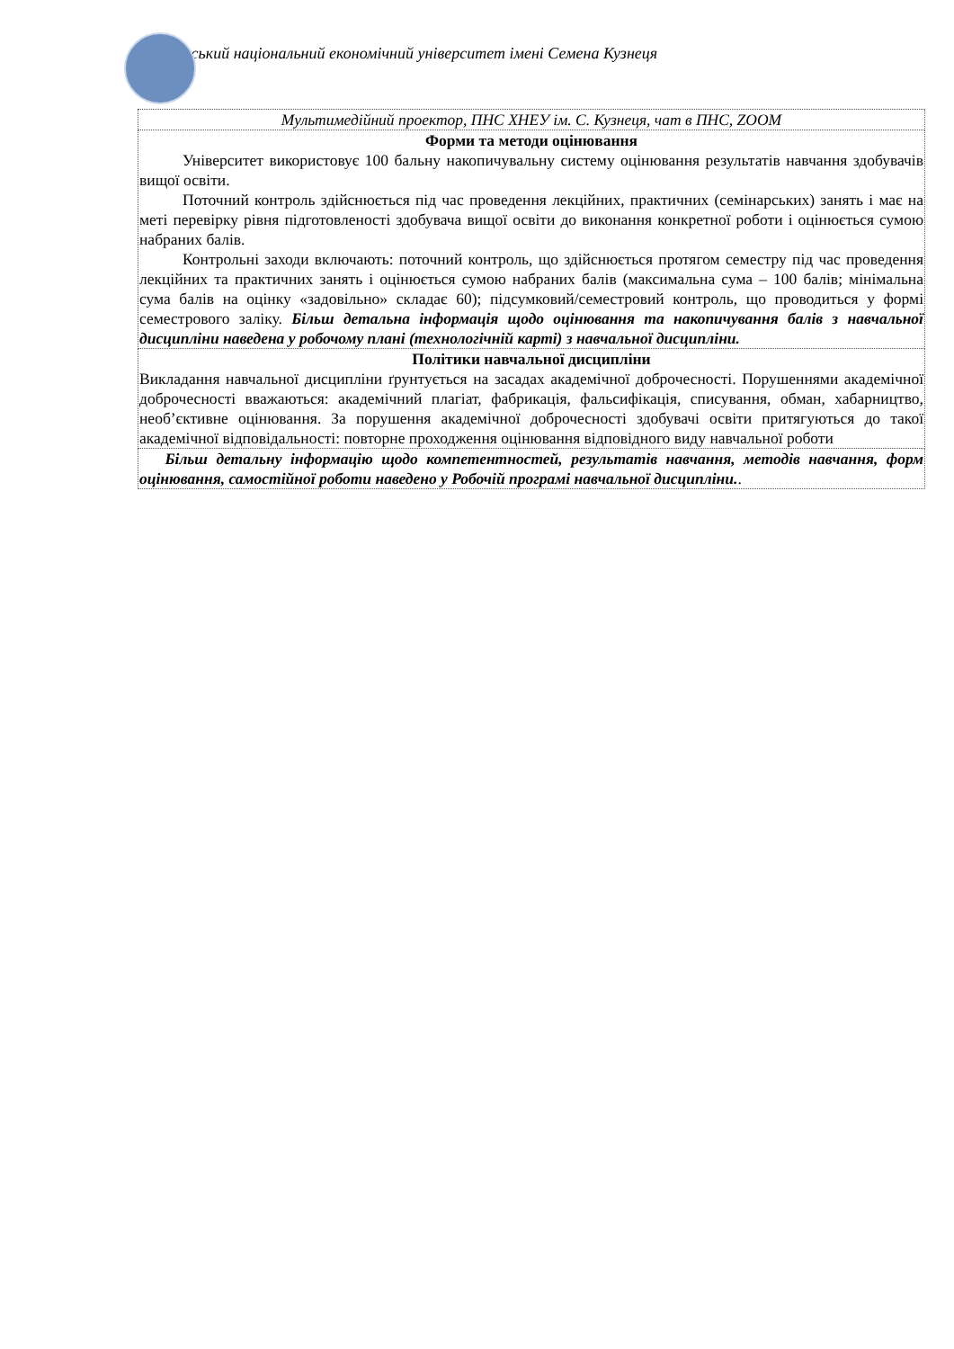вський національний економічний університет імені Семена Кузнеця
Мультимедійний проектор, ПНС ХНЕУ ім. С. Кузнеця, чат в ПНС, ZOOM
Форми та методи оцінювання
Університет використовує 100 бальну накопичувальну систему оцінювання результатів навчання здобувачів вищої освіти.
Поточний контроль здійснюється під час проведення лекційних, практичних (семінарських) занять і має на меті перевірку рівня підготовленості здобувача вищої освіти до виконання конкретної роботи і оцінюється сумою набраних балів.
Контрольні заходи включають: поточний контроль, що здійснюється протягом семестру під час проведення лекційних та практичних занять і оцінюється сумою набраних балів (максимальна сума – 100 балів; мінімальна сума балів на оцінку «задовільно» складає 60); підсумковий/семестровий контроль, що проводиться у формі семестрового заліку. Більш детальна інформація щодо оцінювання та накопичування балів з навчальної дисципліни наведена у робочому плані (технологічній карті) з навчальної дисципліни.
Політики навчальної дисципліни
Викладання навчальної дисципліни ґрунтується на засадах академічної доброчесності. Порушеннями академічної доброчесності вважаються: академічний плагіат, фабрикація, фальсифікація, списування, обман, хабарництво, необ’єктивне оцінювання. За порушення академічної доброчесності здобувачі освіти притягуються до такої академічної відповідальності: повторне проходження оцінювання відповідного виду навчальної роботи
Більш детальну інформацію щодо компетентностей, результатів навчання, методів навчання, форм оцінювання, самостійної роботи наведено у Робочій програмі навчальної дисципліни..